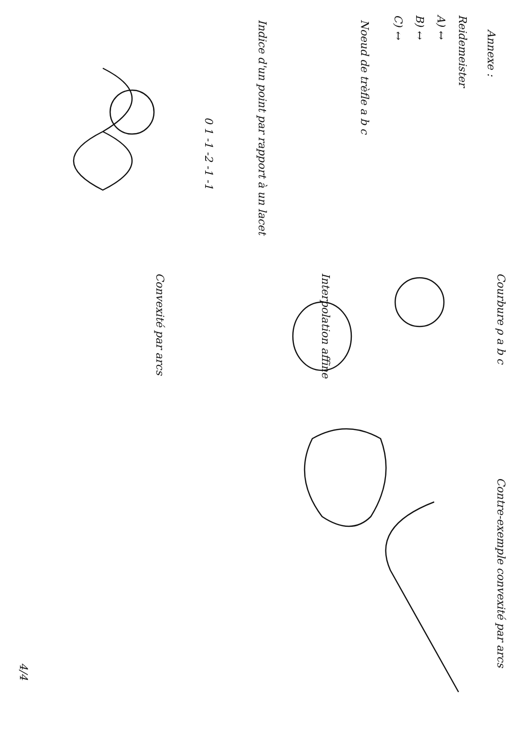Annexe :
Reidemeister
A) ↔
B) ↔
C) ↔
Noeud de trèfle a b c
Indice d'un point par rapport à un lacet
0 1 -1 -2 -1 -1
Courbure ρ a b c
Interpolation affine
Convexité par arcs
Contre-exemple convexité par arcs
4/4